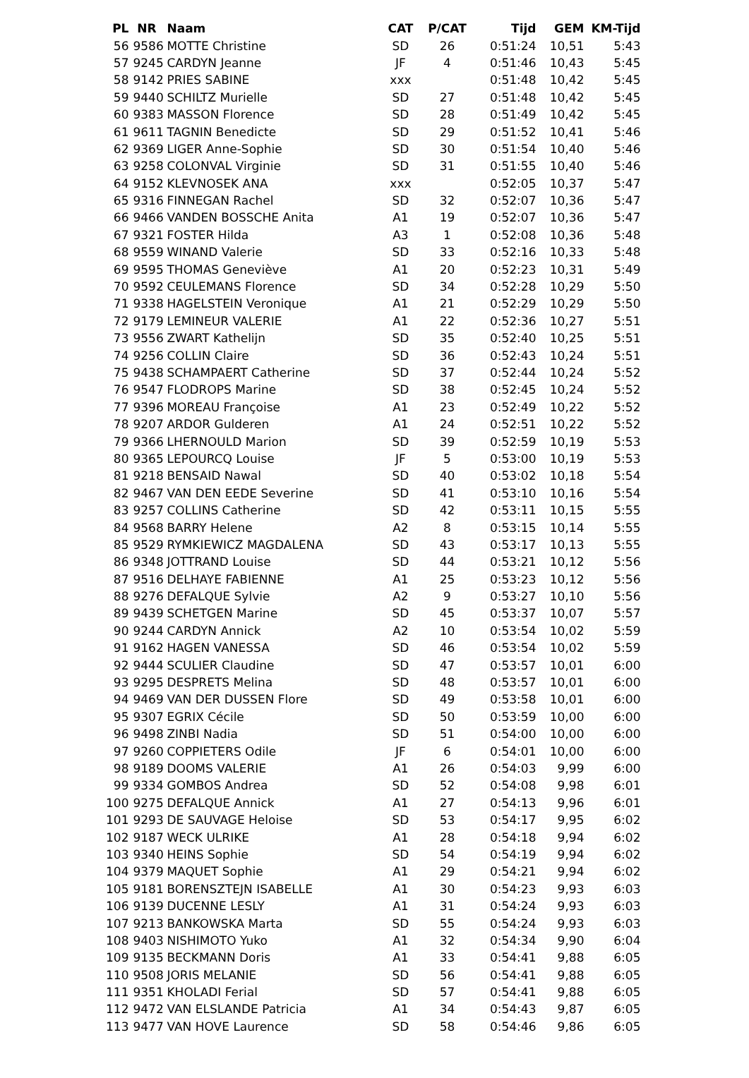| PL | NR | Naam | CAT | P/CAT | Tijd | GEM | KM-Tijd |
| --- | --- | --- | --- | --- | --- | --- | --- |
| 56 | 9586 | MOTTE Christine | SD | 26 | 0:51:24 | 10,51 | 5:43 |
| 57 | 9245 | CARDYN Jeanne | JF | 4 | 0:51:46 | 10,43 | 5:45 |
| 58 | 9142 | PRIES SABINE | xxx | | 0:51:48 | 10,42 | 5:45 |
| 59 | 9440 | SCHILTZ Murielle | SD | 27 | 0:51:48 | 10,42 | 5:45 |
| 60 | 9383 | MASSON Florence | SD | 28 | 0:51:49 | 10,42 | 5:45 |
| 61 | 9611 | TAGNIN Benedicte | SD | 29 | 0:51:52 | 10,41 | 5:46 |
| 62 | 9369 | LIGER Anne-Sophie | SD | 30 | 0:51:54 | 10,40 | 5:46 |
| 63 | 9258 | COLONVAL Virginie | SD | 31 | 0:51:55 | 10,40 | 5:46 |
| 64 | 9152 | KLEVNOSEK ANA | xxx | | 0:52:05 | 10,37 | 5:47 |
| 65 | 9316 | FINNEGAN Rachel | SD | 32 | 0:52:07 | 10,36 | 5:47 |
| 66 | 9466 | VANDEN BOSSCHE Anita | A1 | 19 | 0:52:07 | 10,36 | 5:47 |
| 67 | 9321 | FOSTER Hilda | A3 | 1 | 0:52:08 | 10,36 | 5:48 |
| 68 | 9559 | WINAND Valerie | SD | 33 | 0:52:16 | 10,33 | 5:48 |
| 69 | 9595 | THOMAS Geneviève | A1 | 20 | 0:52:23 | 10,31 | 5:49 |
| 70 | 9592 | CEULEMANS Florence | SD | 34 | 0:52:28 | 10,29 | 5:50 |
| 71 | 9338 | HAGELSTEIN Veronique | A1 | 21 | 0:52:29 | 10,29 | 5:50 |
| 72 | 9179 | LEMINEUR VALERIE | A1 | 22 | 0:52:36 | 10,27 | 5:51 |
| 73 | 9556 | ZWART Kathelijn | SD | 35 | 0:52:40 | 10,25 | 5:51 |
| 74 | 9256 | COLLIN Claire | SD | 36 | 0:52:43 | 10,24 | 5:51 |
| 75 | 9438 | SCHAMPAERT Catherine | SD | 37 | 0:52:44 | 10,24 | 5:52 |
| 76 | 9547 | FLODROPS Marine | SD | 38 | 0:52:45 | 10,24 | 5:52 |
| 77 | 9396 | MOREAU Françoise | A1 | 23 | 0:52:49 | 10,22 | 5:52 |
| 78 | 9207 | ARDOR Gulderen | A1 | 24 | 0:52:51 | 10,22 | 5:52 |
| 79 | 9366 | LHERNOULD Marion | SD | 39 | 0:52:59 | 10,19 | 5:53 |
| 80 | 9365 | LEPOURCQ Louise | JF | 5 | 0:53:00 | 10,19 | 5:53 |
| 81 | 9218 | BENSAID Nawal | SD | 40 | 0:53:02 | 10,18 | 5:54 |
| 82 | 9467 | VAN DEN EEDE Severine | SD | 41 | 0:53:10 | 10,16 | 5:54 |
| 83 | 9257 | COLLINS Catherine | SD | 42 | 0:53:11 | 10,15 | 5:55 |
| 84 | 9568 | BARRY Helene | A2 | 8 | 0:53:15 | 10,14 | 5:55 |
| 85 | 9529 | RYMKIEWICZ MAGDALENA | SD | 43 | 0:53:17 | 10,13 | 5:55 |
| 86 | 9348 | JOTTRAND Louise | SD | 44 | 0:53:21 | 10,12 | 5:56 |
| 87 | 9516 | DELHAYE FABIENNE | A1 | 25 | 0:53:23 | 10,12 | 5:56 |
| 88 | 9276 | DEFALQUE Sylvie | A2 | 9 | 0:53:27 | 10,10 | 5:56 |
| 89 | 9439 | SCHETGEN Marine | SD | 45 | 0:53:37 | 10,07 | 5:57 |
| 90 | 9244 | CARDYN Annick | A2 | 10 | 0:53:54 | 10,02 | 5:59 |
| 91 | 9162 | HAGEN VANESSA | SD | 46 | 0:53:54 | 10,02 | 5:59 |
| 92 | 9444 | SCULIER Claudine | SD | 47 | 0:53:57 | 10,01 | 6:00 |
| 93 | 9295 | DESPRETS Melina | SD | 48 | 0:53:57 | 10,01 | 6:00 |
| 94 | 9469 | VAN DER DUSSEN Flore | SD | 49 | 0:53:58 | 10,01 | 6:00 |
| 95 | 9307 | EGRIX Cécile | SD | 50 | 0:53:59 | 10,00 | 6:00 |
| 96 | 9498 | ZINBI Nadia | SD | 51 | 0:54:00 | 10,00 | 6:00 |
| 97 | 9260 | COPPIETERS Odile | JF | 6 | 0:54:01 | 10,00 | 6:00 |
| 98 | 9189 | DOOMS VALERIE | A1 | 26 | 0:54:03 | 9,99 | 6:00 |
| 99 | 9334 | GOMBOS Andrea | SD | 52 | 0:54:08 | 9,98 | 6:01 |
| 100 | 9275 | DEFALQUE Annick | A1 | 27 | 0:54:13 | 9,96 | 6:01 |
| 101 | 9293 | DE SAUVAGE Heloise | SD | 53 | 0:54:17 | 9,95 | 6:02 |
| 102 | 9187 | WECK ULRIKE | A1 | 28 | 0:54:18 | 9,94 | 6:02 |
| 103 | 9340 | HEINS Sophie | SD | 54 | 0:54:19 | 9,94 | 6:02 |
| 104 | 9379 | MAQUET Sophie | A1 | 29 | 0:54:21 | 9,94 | 6:02 |
| 105 | 9181 | BORENSZTEJN ISABELLE | A1 | 30 | 0:54:23 | 9,93 | 6:03 |
| 106 | 9139 | DUCENNE LESLY | A1 | 31 | 0:54:24 | 9,93 | 6:03 |
| 107 | 9213 | BANKOWSKA Marta | SD | 55 | 0:54:24 | 9,93 | 6:03 |
| 108 | 9403 | NISHIMOTO Yuko | A1 | 32 | 0:54:34 | 9,90 | 6:04 |
| 109 | 9135 | BECKMANN Doris | A1 | 33 | 0:54:41 | 9,88 | 6:05 |
| 110 | 9508 | JORIS MELANIE | SD | 56 | 0:54:41 | 9,88 | 6:05 |
| 111 | 9351 | KHOLADI Ferial | SD | 57 | 0:54:41 | 9,88 | 6:05 |
| 112 | 9472 | VAN ELSLANDE Patricia | A1 | 34 | 0:54:43 | 9,87 | 6:05 |
| 113 | 9477 | VAN HOVE Laurence | SD | 58 | 0:54:46 | 9,86 | 6:05 |